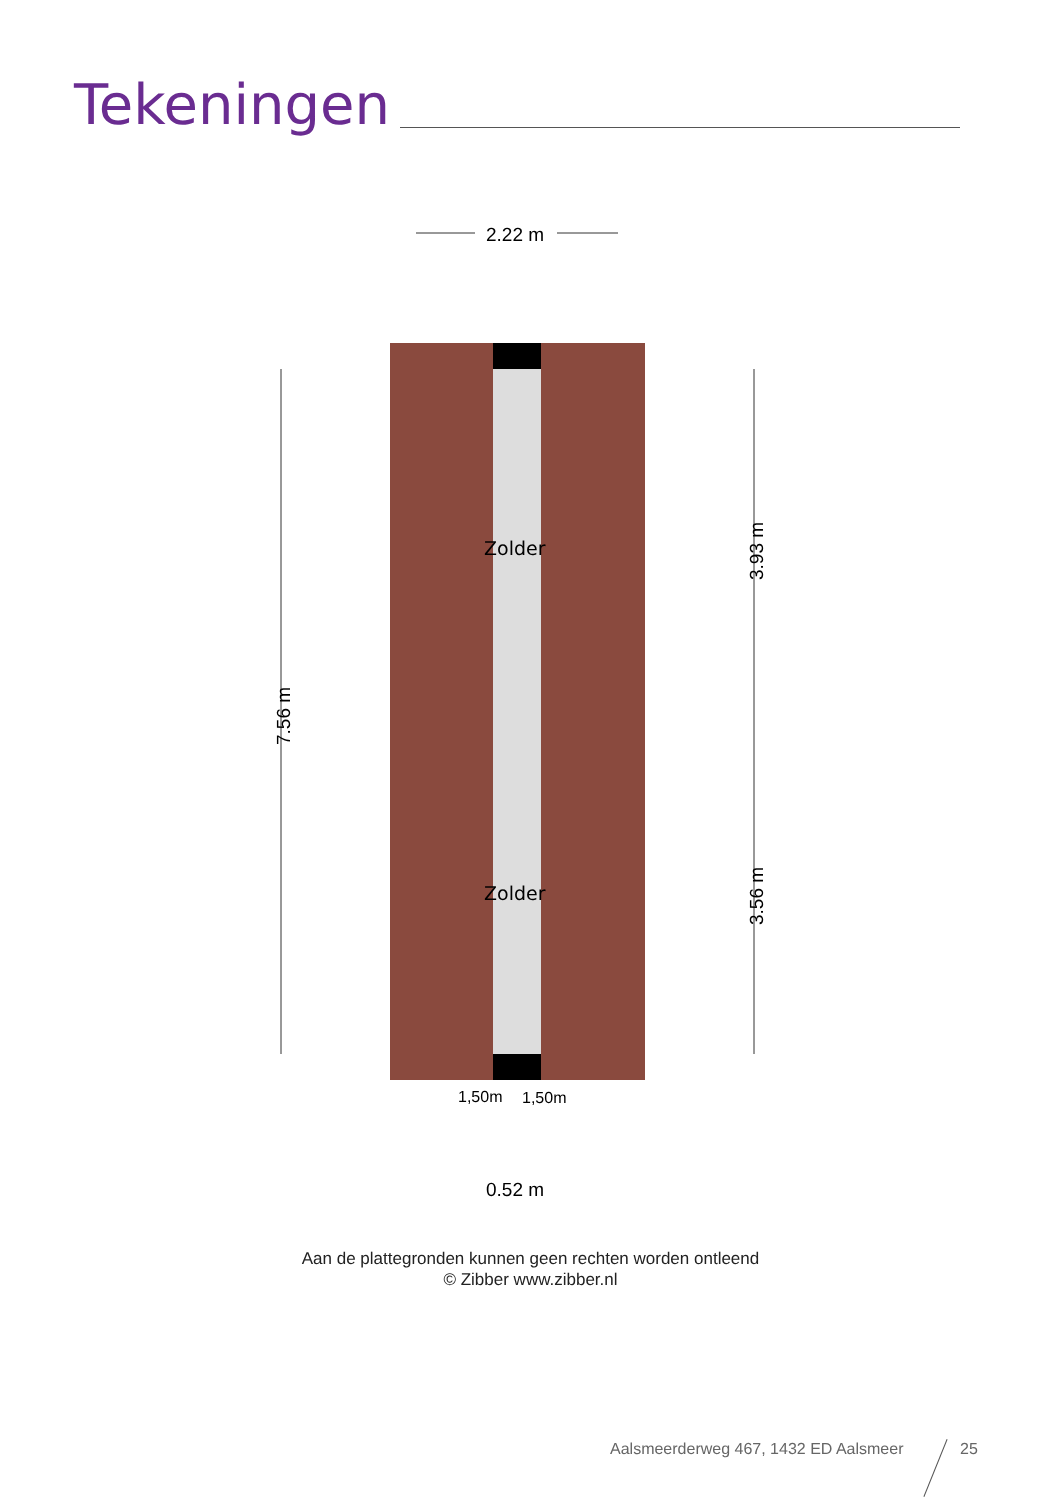Tekeningen
2.22 m
7.56 m
3.93 m
3.56 m
Zolder
Zolder
1,50m
1,50m
0.52 m
Aan de plattegronden kunnen geen rechten worden ontleend
© Zibber www.zibber.nl
Aalsmeerderweg 467, 1432 ED Aalsmeer
25